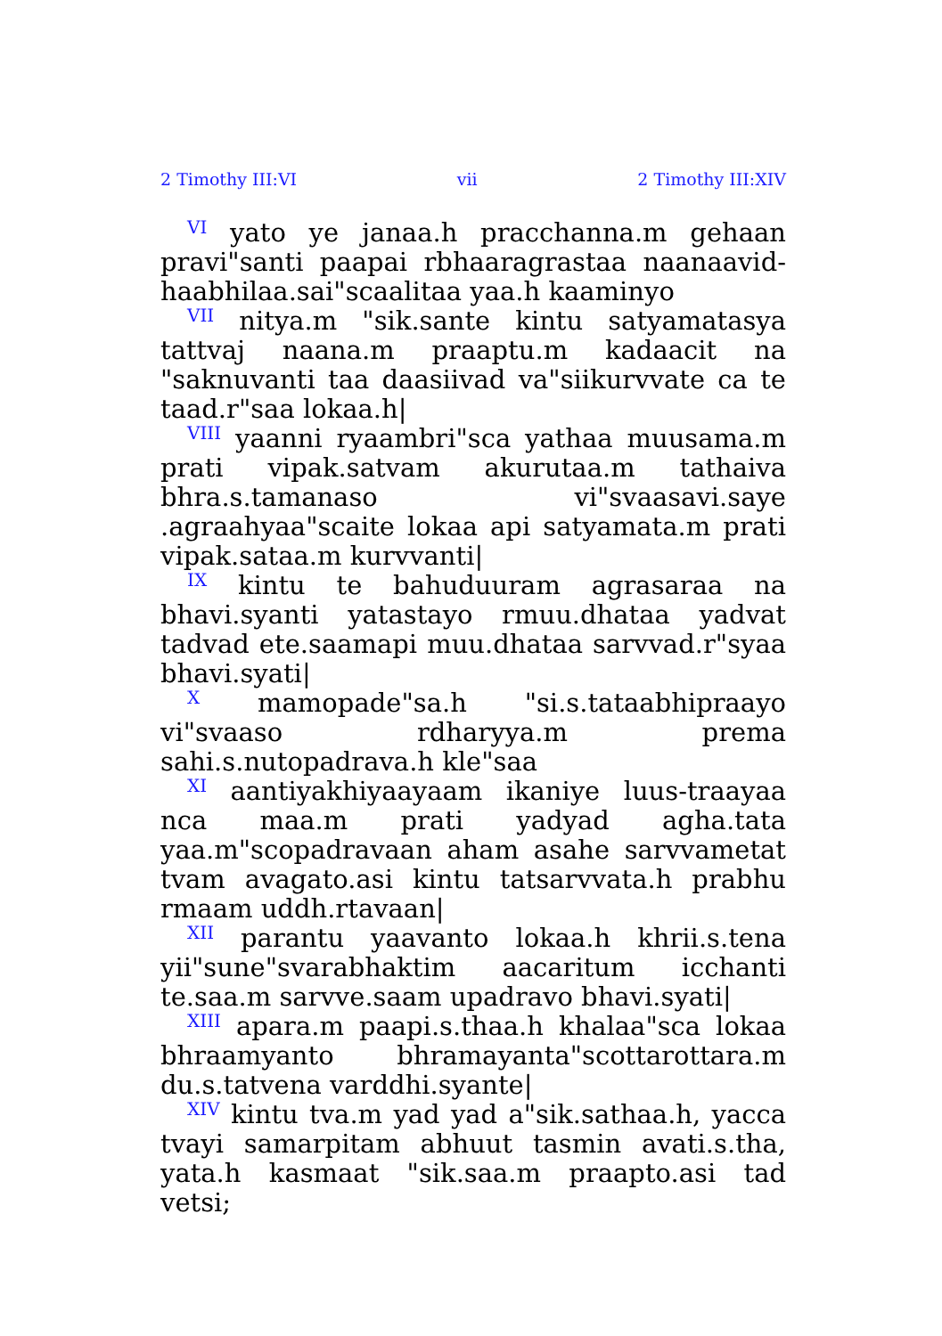2 Timothy III:VI vii 2 Timothy III:XIV
<sup>VI</sup> yato ye janaa.h pracchanna.m gehaan pravi"santi paapai rbhaaragrastaa naanaavid-haabhilaa.sai"scaalitaa yaa.h kaaminyo
<sup>VII</sup> nitya.m "sik.sante kintu satyamatasya tattvaj naana.m praaptu.m kadaacit na "saknuvanti taa daasiivad va"siikurvvate ca te taad.r"saa lokaa.h|
<sup>VIII</sup> yaanni ryaambri"sca yathaa muusama.m prati vipak.satvam akurutaa.m tathaiva bhra.s.tamanaso vi"svaasavi.saye .agraahyaa"scaite lokaa api satyamata.m prati vipak.sataa.m kurvvanti|
<sup>IX</sup> kintu te bahuduuram agrasaraa na bhavi.syanti yatastayo rmuu.dhataa yadvat tadvad ete.saamapi muu.dhataa sarvvad.r"syaa bhavi.syati|
<sup>X</sup> mamopade"sa.h "si.s.tataabhipraayo vi"svaaso rdharyya.m prema sahi.s.nutopadrava.h kle"saa
<sup>XI</sup> aantiyakhiyaayaam ikaniye luus-traayaa nca maa.m prati yadyad agha.tata yaa.m"scopadravaan aham asahe sarvvametat tvam avagato.asi kintu tatsarvvata.h prabhu rmaam uddh.rtavaan|
<sup>XII</sup> parantu yaavanto lokaa.h khrii.s.tena yii"sune"svarabhaktim aacaritum icchanti te.saa.m sarvve.saam upadravo bhavi.syati|
<sup>XIII</sup> apara.m paapi.s.thaa.h khalaa"sca lokaa bhraamyanto bhramayanta"scottarottara.m du.s.tatvena varddhi.syante|
<sup>XIV</sup> kintu tva.m yad yad a"sik.sathaa.h, yacca tvayi samarpitam abhuut tasmin avati.s.tha, yata.h kasmaat "sik.saa.m praapto.asi tad vetsi;